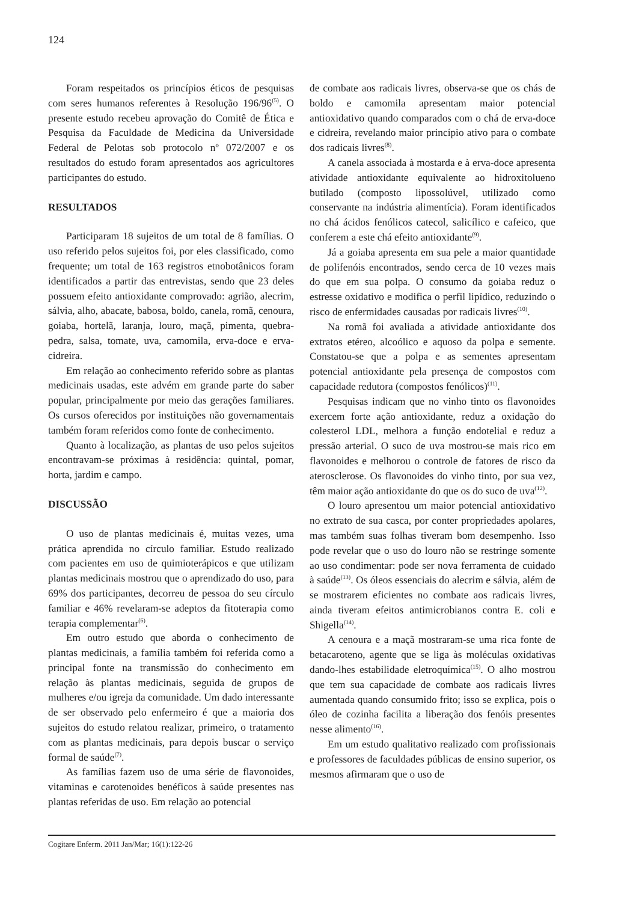124
Foram respeitados os princípios éticos de pesquisas com seres humanos referentes à Resolução 196/96<sup>(5)</sup>. O presente estudo recebeu aprovação do Comitê de Ética e Pesquisa da Faculdade de Medicina da Universidade Federal de Pelotas sob protocolo nº 072/2007 e os resultados do estudo foram apresentados aos agricultores participantes do estudo.
RESULTADOS
Participaram 18 sujeitos de um total de 8 famílias. O uso referido pelos sujeitos foi, por eles classificado, como frequente; um total de 163 registros etnobotânicos foram identificados a partir das entrevistas, sendo que 23 deles possuem efeito antioxidante comprovado: agrião, alecrim, sálvia, alho, abacate, babosa, boldo, canela, romã, cenoura, goiaba, hortelã, laranja, louro, maçã, pimenta, quebra-pedra, salsa, tomate, uva, camomila, erva-doce e erva-cidreira.
Em relação ao conhecimento referido sobre as plantas medicinais usadas, este advém em grande parte do saber popular, principalmente por meio das gerações familiares. Os cursos oferecidos por instituições não governamentais também foram referidos como fonte de conhecimento.
Quanto à localização, as plantas de uso pelos sujeitos encontravam-se próximas à residência: quintal, pomar, horta, jardim e campo.
DISCUSSÃO
O uso de plantas medicinais é, muitas vezes, uma prática aprendida no círculo familiar. Estudo realizado com pacientes em uso de quimioterápicos e que utilizam plantas medicinais mostrou que o aprendizado do uso, para 69% dos participantes, decorreu de pessoa do seu círculo familiar e 46% revelaram-se adeptos da fitoterapia como terapia complementar<sup>(6)</sup>.
Em outro estudo que aborda o conhecimento de plantas medicinais, a família também foi referida como a principal fonte na transmissão do conhecimento em relação às plantas medicinais, seguida de grupos de mulheres e/ou igreja da comunidade. Um dado interessante de ser observado pelo enfermeiro é que a maioria dos sujeitos do estudo relatou realizar, primeiro, o tratamento com as plantas medicinais, para depois buscar o serviço formal de saúde<sup>(7)</sup>.
As famílias fazem uso de uma série de flavonoides, vitaminas e carotenoides benéficos à saúde presentes nas plantas referidas de uso. Em relação ao potencial
de combate aos radicais livres, observa-se que os chás de boldo e camomila apresentam maior potencial antioxidativo quando comparados com o chá de erva-doce e cidreira, revelando maior princípio ativo para o combate dos radicais livres<sup>(8)</sup>.
A canela associada à mostarda e à erva-doce apresenta atividade antioxidante equivalente ao hidroxitolueno butilado (composto lipossolúvel, utilizado como conservante na indústria alimentícia). Foram identificados no chá ácidos fenólicos catecol, salicílico e cafeico, que conferem a este chá efeito antioxidante<sup>(9)</sup>.
Já a goiaba apresenta em sua pele a maior quantidade de polifenóis encontrados, sendo cerca de 10 vezes mais do que em sua polpa. O consumo da goiaba reduz o estresse oxidativo e modifica o perfil lipídico, reduzindo o risco de enfermidades causadas por radicais livres<sup>(10)</sup>.
Na romã foi avaliada a atividade antioxidante dos extratos etéreo, alcoólico e aquoso da polpa e semente. Constatou-se que a polpa e as sementes apresentam potencial antioxidante pela presença de compostos com capacidade redutora (compostos fenólicos)<sup>(11)</sup>.
Pesquisas indicam que no vinho tinto os flavonoides exercem forte ação antioxidante, reduz a oxidação do colesterol LDL, melhora a função endotelial e reduz a pressão arterial. O suco de uva mostrou-se mais rico em flavonoides e melhorou o controle de fatores de risco da aterosclerose. Os flavonoides do vinho tinto, por sua vez, têm maior ação antioxidante do que os do suco de uva<sup>(12)</sup>.
O louro apresentou um maior potencial antioxidativo no extrato de sua casca, por conter propriedades apolares, mas também suas folhas tiveram bom desempenho. Isso pode revelar que o uso do louro não se restringe somente ao uso condimentar: pode ser nova ferramenta de cuidado à saúde<sup>(13)</sup>. Os óleos essenciais do alecrim e sálvia, além de se mostrarem eficientes no combate aos radicais livres, ainda tiveram efeitos antimicrobianos contra E. coli e Shigella<sup>(14)</sup>.
A cenoura e a maçã mostraram-se uma rica fonte de betacaroteno, agente que se liga às moléculas oxidativas dando-lhes estabilidade eletroquímica<sup>(15)</sup>. O alho mostrou que tem sua capacidade de combate aos radicais livres aumentada quando consumido frito; isso se explica, pois o óleo de cozinha facilita a liberação dos fenóis presentes nesse alimento<sup>(16)</sup>.
Em um estudo qualitativo realizado com profissionais e professores de faculdades públicas de ensino superior, os mesmos afirmaram que o uso de
Cogitare Enferm. 2011 Jan/Mar; 16(1):122-26